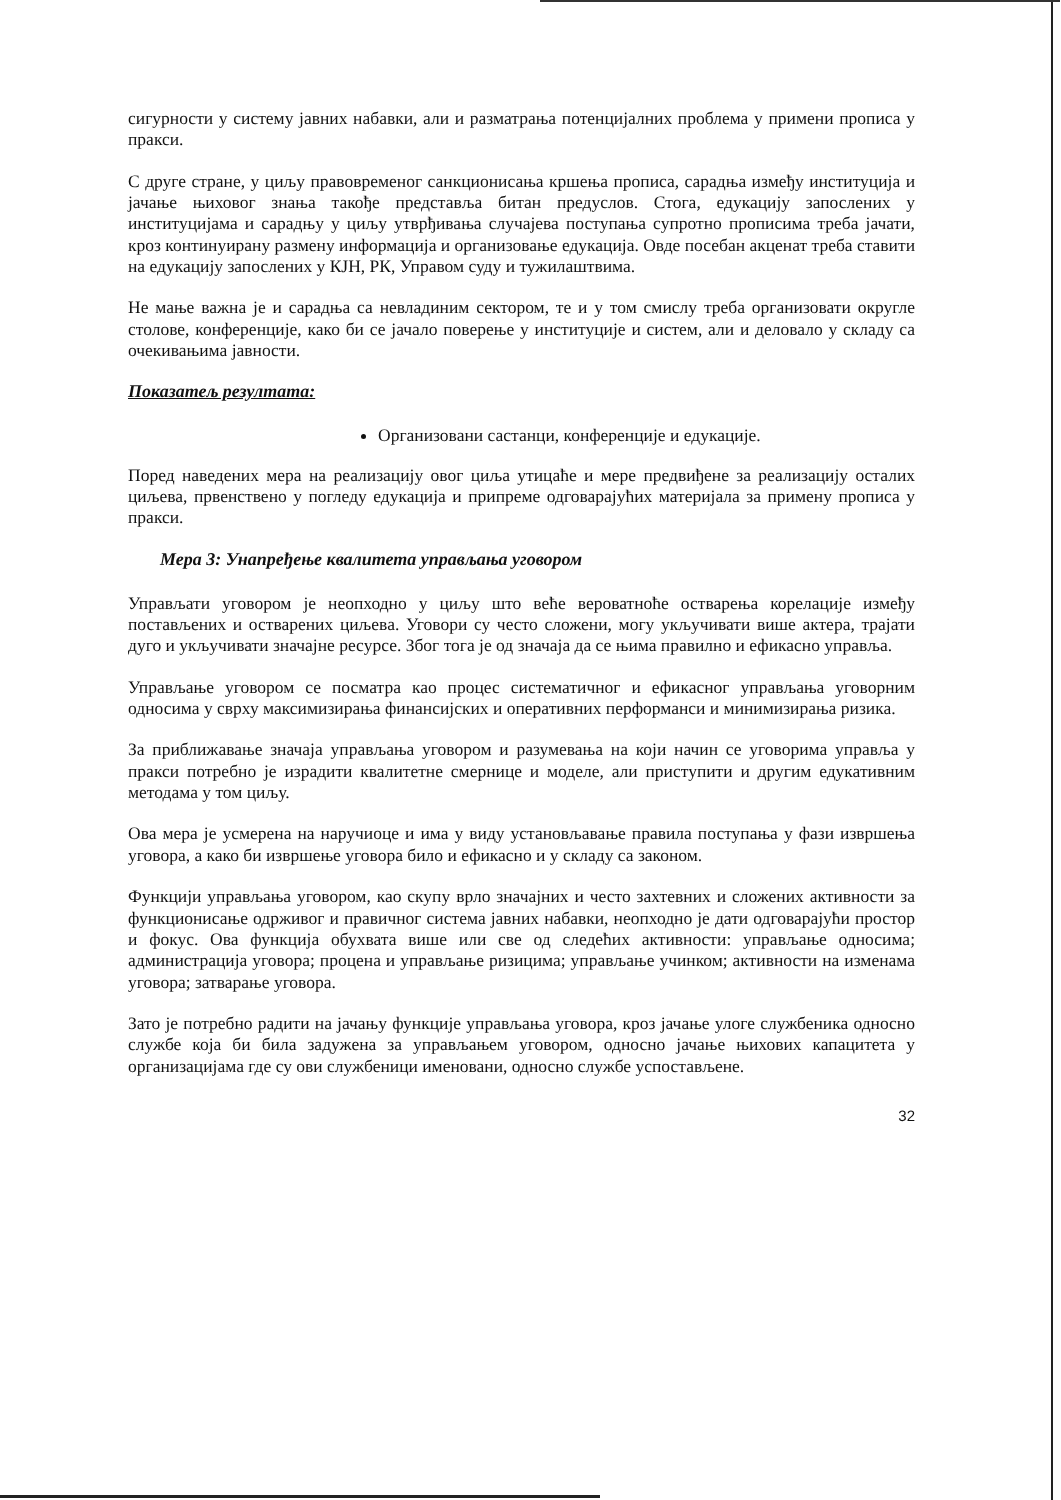сигурности у систему јавних набавки, али и разматрања потенцијалних проблема у примени прописа у пракси.
С друге стране, у циљу правовременог санкционисања кршења прописа, сарадња између институција и јачање њиховог знања такође представља битан предуслов. Стога, едукацију запослених у институцијама и сарадњу у циљу утврђивања случајева поступања супротно прописима треба јачати, кроз континуирану размену информација и организовање едукација. Овде посебан акценат треба ставити на едукацију запослених у КЈН, РК, Управом суду и тужилаштвима.
Не мање важна је и сарадња са невладиним сектором, те и у том смислу треба организовати округле столове, конференције, како би се јачало поверење у институције и систем, али и деловало у складу са очекивањима јавности.
Показатељ резултата:
Организовани састанци, конференције и едукације.
Поред наведених мера на реализацију овог циља утицаће и мере предвиђене за реализацију осталих циљева, првенствено у погледу едукација и припреме одговарајућих материјала за примену прописа у пракси.
Мера 3: Унапређење квалитета управљања уговором
Управљати уговором је неопходно у циљу што веће вероватноће остварења корелације између постављених и остварених циљева. Уговори су често сложени, могу укључивати више актера, трајати дуго и укључивати значајне ресурсе. Због тога је од значаја да се њима правилно и ефикасно управља.
Управљање уговором се посматра као процес систематичног и ефикасног управљања уговорним односима у сврху максимизирања финансијских и оперативних перформанси и минимизирања ризика.
За приближавање значаја управљања уговором и разумевања на који начин се уговорима управља у пракси потребно је израдити квалитетне смернице и моделе, али приступити и другим едукативним методама у том циљу.
Ова мера је усмерена на наручиоце и има у виду установљавање правила поступања у фази извршења уговора, а како би извршење уговора било и ефикасно и у складу са законом.
Функцији управљања уговором, као скупу врло значајних и често захтевних и сложених активности за функционисање одрживог и правичног система јавних набавки, неопходно је дати одговарајући простор и фокус. Ова функција обухвата више или све од следећих активности: управљање односима; администрација уговора; процена и управљање ризицима; управљање учинком; активности на изменама уговора; затварање уговора.
Зато је потребно радити на јачању функције управљања уговора, кроз јачање улоге службеника односно службе која би била задужена за управљањем уговором, односно јачање њихових капацитета у организацијама где су ови службеници именовани, односно службе успостављене.
32